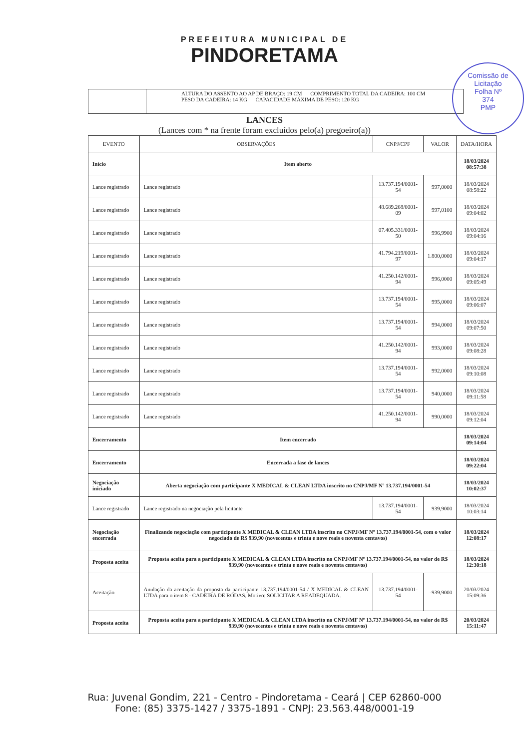PREFEITURA MUNICIPAL DE
PINDORETAMA
Comissão de Licitação
Folha Nº
374
PMP
ALTURA DO ASSENTO AO AP DE BRAÇO: 19 CM COMPRIMENTO TOTAL DA CADEIRA: 100 CM
PESO DA CADEIRA: 14 KG CAPACIDADE MÁXIMA DE PESO: 120 KG
LANCES
(Lances com * na frente foram excluídos pelo(a) pregoeiro(a))
| EVENTO | OBSERVAÇÕES | CNPJ/CPF | VALOR | DATA/HORA |
| --- | --- | --- | --- | --- |
| Início | Item aberto | | | 18/03/2024 08:57:38 |
| Lance registrado | Lance registrado | 13.737.194/0001-54 | 997,0000 | 18/03/2024 08:58:22 |
| Lance registrado | Lance registrado | 48.689.268/0001-09 | 997,0100 | 18/03/2024 09:04:02 |
| Lance registrado | Lance registrado | 07.405.331/0001-50 | 996,9900 | 18/03/2024 09:04:16 |
| Lance registrado | Lance registrado | 41.794.219/0001-97 | 1.800,0000 | 18/03/2024 09:04:17 |
| Lance registrado | Lance registrado | 41.250.142/0001-94 | 996,0000 | 18/03/2024 09:05:49 |
| Lance registrado | Lance registrado | 13.737.194/0001-54 | 995,0000 | 18/03/2024 09:06:07 |
| Lance registrado | Lance registrado | 13.737.194/0001-54 | 994,0000 | 18/03/2024 09:07:50 |
| Lance registrado | Lance registrado | 41.250.142/0001-94 | 993,0000 | 18/03/2024 09:08:28 |
| Lance registrado | Lance registrado | 13.737.194/0001-54 | 992,0000 | 18/03/2024 09:10:08 |
| Lance registrado | Lance registrado | 13.737.194/0001-54 | 940,0000 | 18/03/2024 09:11:58 |
| Lance registrado | Lance registrado | 41.250.142/0001-94 | 990,0000 | 18/03/2024 09:12:04 |
| Encerramento | Item encerrado | | | 18/03/2024 09:14:04 |
| Encerramento | Encerrada a fase de lances | | | 18/03/2024 09:22:04 |
| Negociação iniciado | Aberta negociação com participante X MEDICAL & CLEAN LTDA inscrito no CNPJ/MF Nº 13.737.194/0001-54 | | | 18/03/2024 10:02:37 |
| Lance registrado | Lance registrado na negociação pela licitante | 13.737.194/0001-54 | 939,9000 | 18/03/2024 10:03:14 |
| Negociação encerrada | Finalizando negociação com participante X MEDICAL & CLEAN LTDA inscrito no CNPJ/MF Nº 13.737.194/0001-54, com o valor negociado de R$ 939,90 (novecentos e trinta e nove reais e noventa centavos) | | | 18/03/2024 12:08:17 |
| Proposta aceita | Proposta aceita para a participante X MEDICAL & CLEAN LTDA inscrito no CNPJ/MF Nº 13.737.194/0001-54, no valor de R$ 939,90 (novecentos e trinta e nove reais e noventa centavos) | | | 18/03/2024 12:30:18 |
| Aceitação | Anulação da aceitação da proposta da participante 13.737.194/0001-54 / X MEDICAL & CLEAN LTDA para o item 8 - CADEIRA DE RODAS, Motivo: SOLICITAR A READEQUADA. | 13.737.194/0001-54 | -939,9000 | 20/03/2024 15:09:36 |
| Proposta aceita | Proposta aceita para a participante X MEDICAL & CLEAN LTDA inscrito no CNPJ/MF Nº 13.737.194/0001-54, no valor de R$ 939,90 (novecentos e trinta e nove reais e noventa centavos) | | | 20/03/2024 15:11:47 |
Rua: Juvenal Gondim, 221 - Centro - Pindoretama - Ceará | CEP 62860-000
Fone: (85) 3375-1427 / 3375-1891 - CNPJ: 23.563.448/0001-19